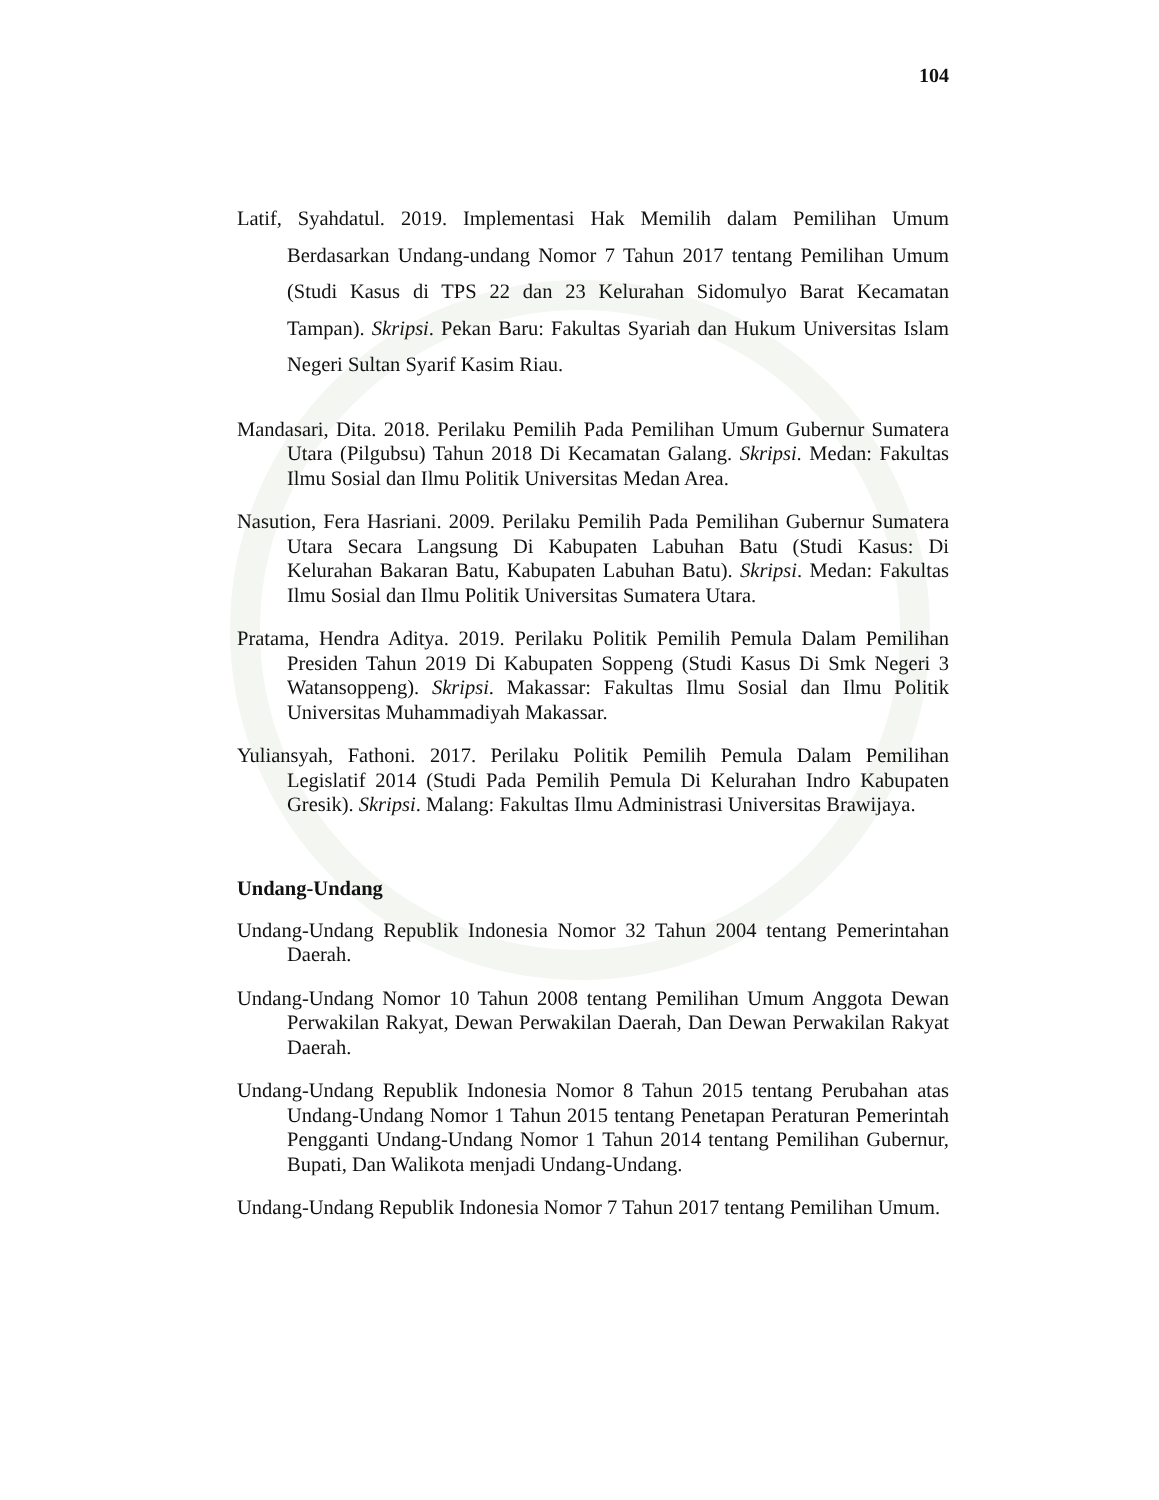104
Latif, Syahdatul. 2019. Implementasi Hak Memilih dalam Pemilihan Umum Berdasarkan Undang-undang Nomor 7 Tahun 2017 tentang Pemilihan Umum (Studi Kasus di TPS 22 dan 23 Kelurahan Sidomulyo Barat Kecamatan Tampan). Skripsi. Pekan Baru: Fakultas Syariah dan Hukum Universitas Islam Negeri Sultan Syarif Kasim Riau.
Mandasari, Dita. 2018. Perilaku Pemilih Pada Pemilihan Umum Gubernur Sumatera Utara (Pilgubsu) Tahun 2018 Di Kecamatan Galang. Skripsi. Medan: Fakultas Ilmu Sosial dan Ilmu Politik Universitas Medan Area.
Nasution, Fera Hasriani. 2009. Perilaku Pemilih Pada Pemilihan Gubernur Sumatera Utara Secara Langsung Di Kabupaten Labuhan Batu (Studi Kasus: Di Kelurahan Bakaran Batu, Kabupaten Labuhan Batu). Skripsi. Medan: Fakultas Ilmu Sosial dan Ilmu Politik Universitas Sumatera Utara.
Pratama, Hendra Aditya. 2019. Perilaku Politik Pemilih Pemula Dalam Pemilihan Presiden Tahun 2019 Di Kabupaten Soppeng (Studi Kasus Di Smk Negeri 3 Watansoppeng). Skripsi. Makassar: Fakultas Ilmu Sosial dan Ilmu Politik Universitas Muhammadiyah Makassar.
Yuliansyah, Fathoni. 2017. Perilaku Politik Pemilih Pemula Dalam Pemilihan Legislatif 2014 (Studi Pada Pemilih Pemula Di Kelurahan Indro Kabupaten Gresik). Skripsi. Malang: Fakultas Ilmu Administrasi Universitas Brawijaya.
Undang-Undang
Undang-Undang Republik Indonesia Nomor 32 Tahun 2004 tentang Pemerintahan Daerah.
Undang-Undang Nomor 10 Tahun 2008 tentang Pemilihan Umum Anggota Dewan Perwakilan Rakyat, Dewan Perwakilan Daerah, Dan Dewan Perwakilan Rakyat Daerah.
Undang-Undang Republik Indonesia Nomor 8 Tahun 2015 tentang Perubahan atas Undang-Undang Nomor 1 Tahun 2015 tentang Penetapan Peraturan Pemerintah Pengganti Undang-Undang Nomor 1 Tahun 2014 tentang Pemilihan Gubernur, Bupati, Dan Walikota menjadi Undang-Undang.
Undang-Undang Republik Indonesia Nomor 7 Tahun 2017 tentang Pemilihan Umum.